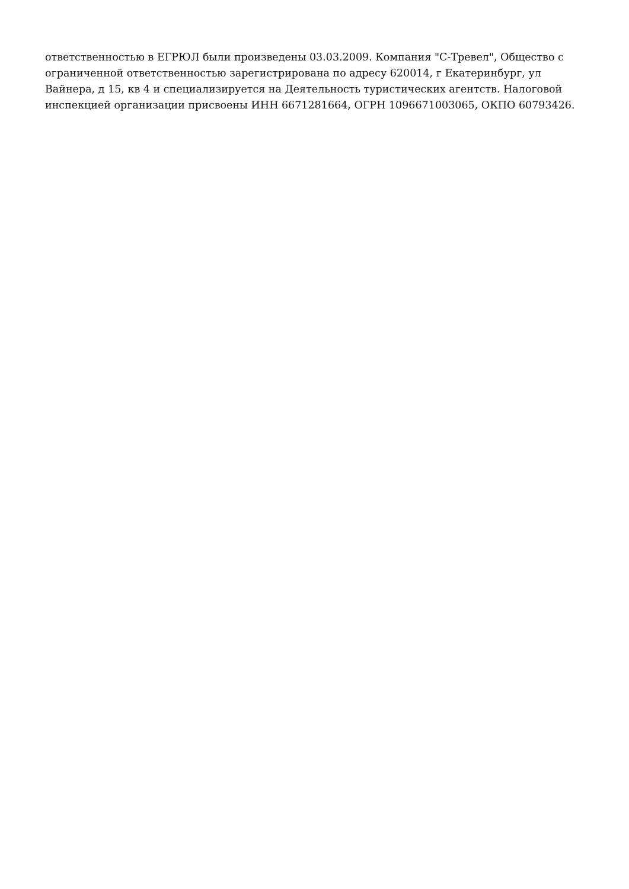ответственностью в ЕГРЮЛ были произведены 03.03.2009. Компания "С-Тревел", Общество с
ограниченной ответственностью зарегистрирована по адресу 620014, г Екатеринбург, ул
Вайнера, д 15, кв 4 и специализируется на Деятельность туристических агентств. Налоговой
инспекцией организации присвоены ИНН 6671281664, ОГРН 1096671003065, ОКПО 60793426.